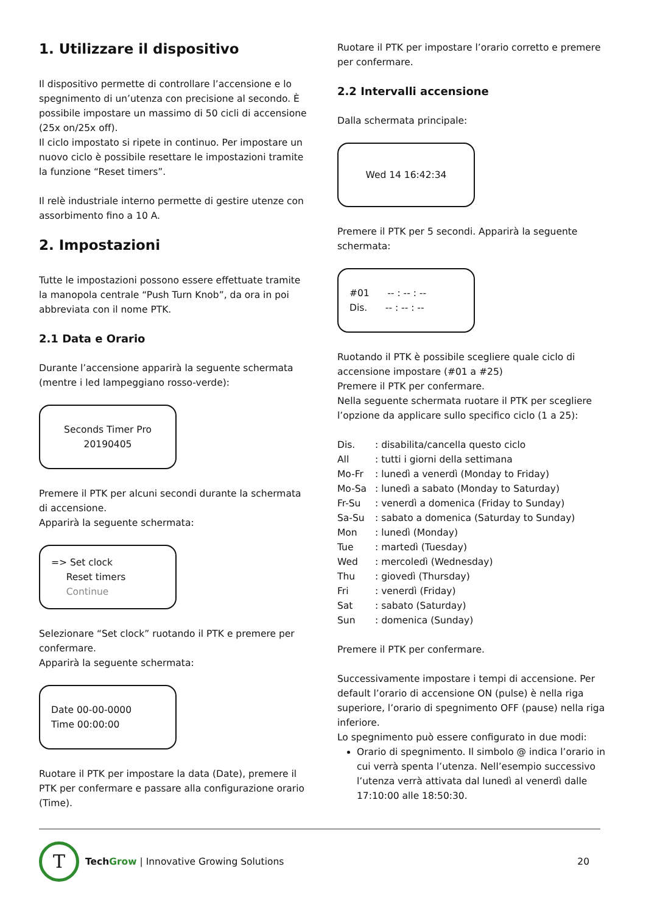1. Utilizzare il dispositivo
Il dispositivo permette di controllare l’accensione e lo spegnimento di un’utenza con precisione al secondo. È possibile impostare un massimo di 50 cicli di accensione (25x on/25x off).
Il ciclo impostato si ripete in continuo. Per impostare un nuovo ciclo è possibile resettare le impostazioni tramite la funzione “Reset timers”.
Il relè industriale interno permette di gestire utenze con assorbimento fino a 10 A.
2. Impostazioni
Tutte le impostazioni possono essere effettuate tramite la manopola centrale “Push Turn Knob”, da ora in poi abbreviata con il nome PTK.
2.1 Data e Orario
Durante l’accensione apparirà la seguente schermata (mentre i led lampeggiano rosso-verde):
Seconds Timer Pro
20190405
Premere il PTK per alcuni secondi durante la schermata di accensione.
Apparirà la seguente schermata:
=> Set clock
Reset timers
Continue
Selezionare “Set clock” ruotando il PTK e premere per confermare.
Apparirà la seguente schermata:
Date 00-00-0000
Time 00:00:00
Ruotare il PTK per impostare la data (Date), premere il PTK per confermare e passare alla configurazione orario (Time).
Ruotare il PTK per impostare l’orario corretto e premere per confermare.
2.2 Intervalli accensione
Dalla schermata principale:
Wed 14 16:42:34
Premere il PTK per 5 secondi. Apparirà la seguente schermata:
#01 -- : -- : --
Dis. -- : -- : --
Ruotando il PTK è possibile scegliere quale ciclo di accensione impostare (#01 a #25)
Premere il PTK per confermare.
Nella seguente schermata ruotare il PTK per scegliere l’opzione da applicare sullo specifico ciclo (1 a 25):
| Dis. | : disabilita/cancella questo ciclo |
| All | : tutti i giorni della settimana |
| Mo-Fr | : lunedì a venerdì (Monday to Friday) |
| Mo-Sa | : lunedì a sabato (Monday to Saturday) |
| Fr-Su | : venerdì a domenica (Friday to Sunday) |
| Sa-Su | : sabato a domenica (Saturday to Sunday) |
| Mon | : lunedì (Monday) |
| Tue | : martedì (Tuesday) |
| Wed | : mercoledì (Wednesday) |
| Thu | : giovedì (Thursday) |
| Fri | : venerdì (Friday) |
| Sat | : sabato (Saturday) |
| Sun | : domenica (Sunday) |
Premere il PTK per confermare.
Successivamente impostare i tempi di accensione. Per default l’orario di accensione ON (pulse) è nella riga superiore, l’orario di spegnimento OFF (pause) nella riga inferiore.
Lo spegnimento può essere configurato in due modi:
Orario di spegnimento. Il simbolo @ indica l’orario in cui verrà spenta l’utenza. Nell’esempio successivo l’utenza verrà attivata dal lunedì al venerdì dalle 17:10:00 alle 18:50:30.
T
TechGrow | Innovative Growing Solutions 20